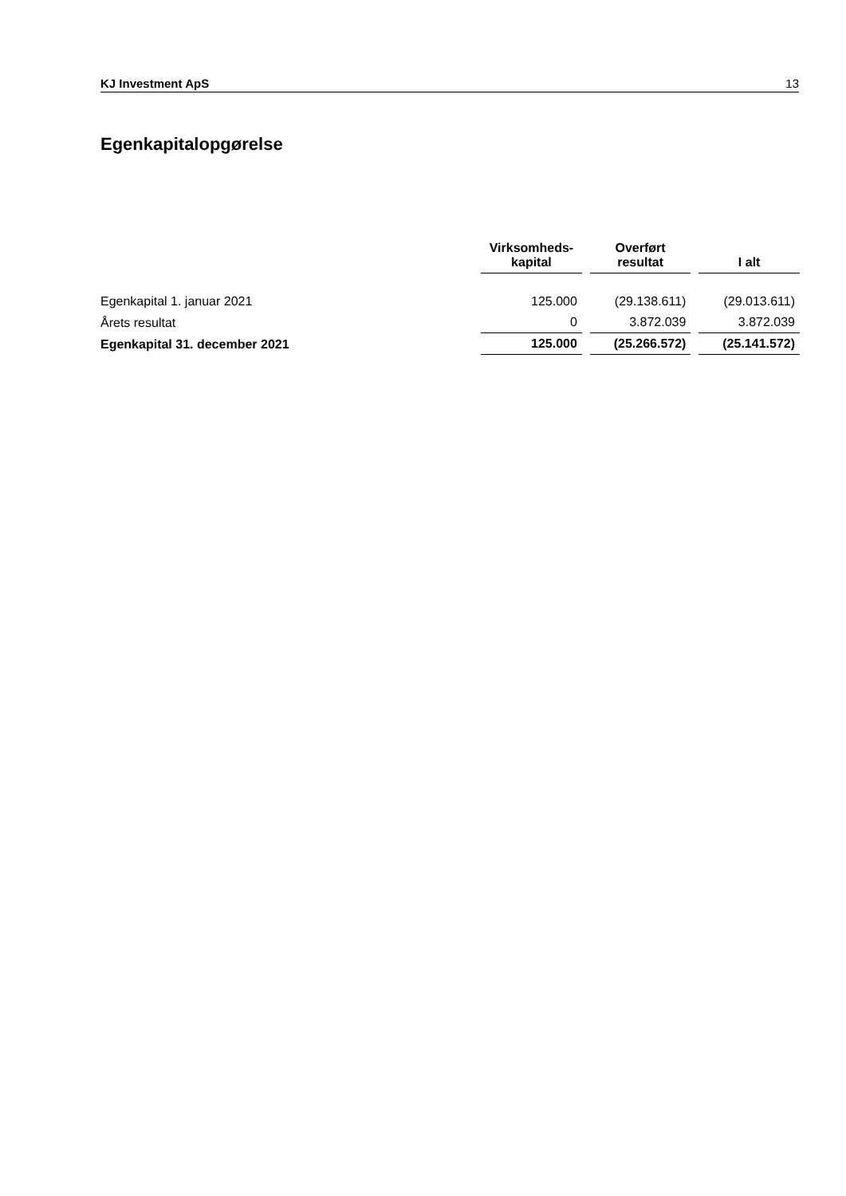KJ Investment ApS 13
Egenkapitalopgørelse
| | Virksomheds- kapital | | Overført resultat | | I alt |
| --- | --- | --- | --- | --- | --- |
| Egenkapital 1. januar 2021 | 125.000 | | (29.138.611) | | (29.013.611) |
| Årets resultat | 0 | | 3.872.039 | | 3.872.039 |
| Egenkapital 31. december 2021 | 125.000 | | (25.266.572) | | (25.141.572) |